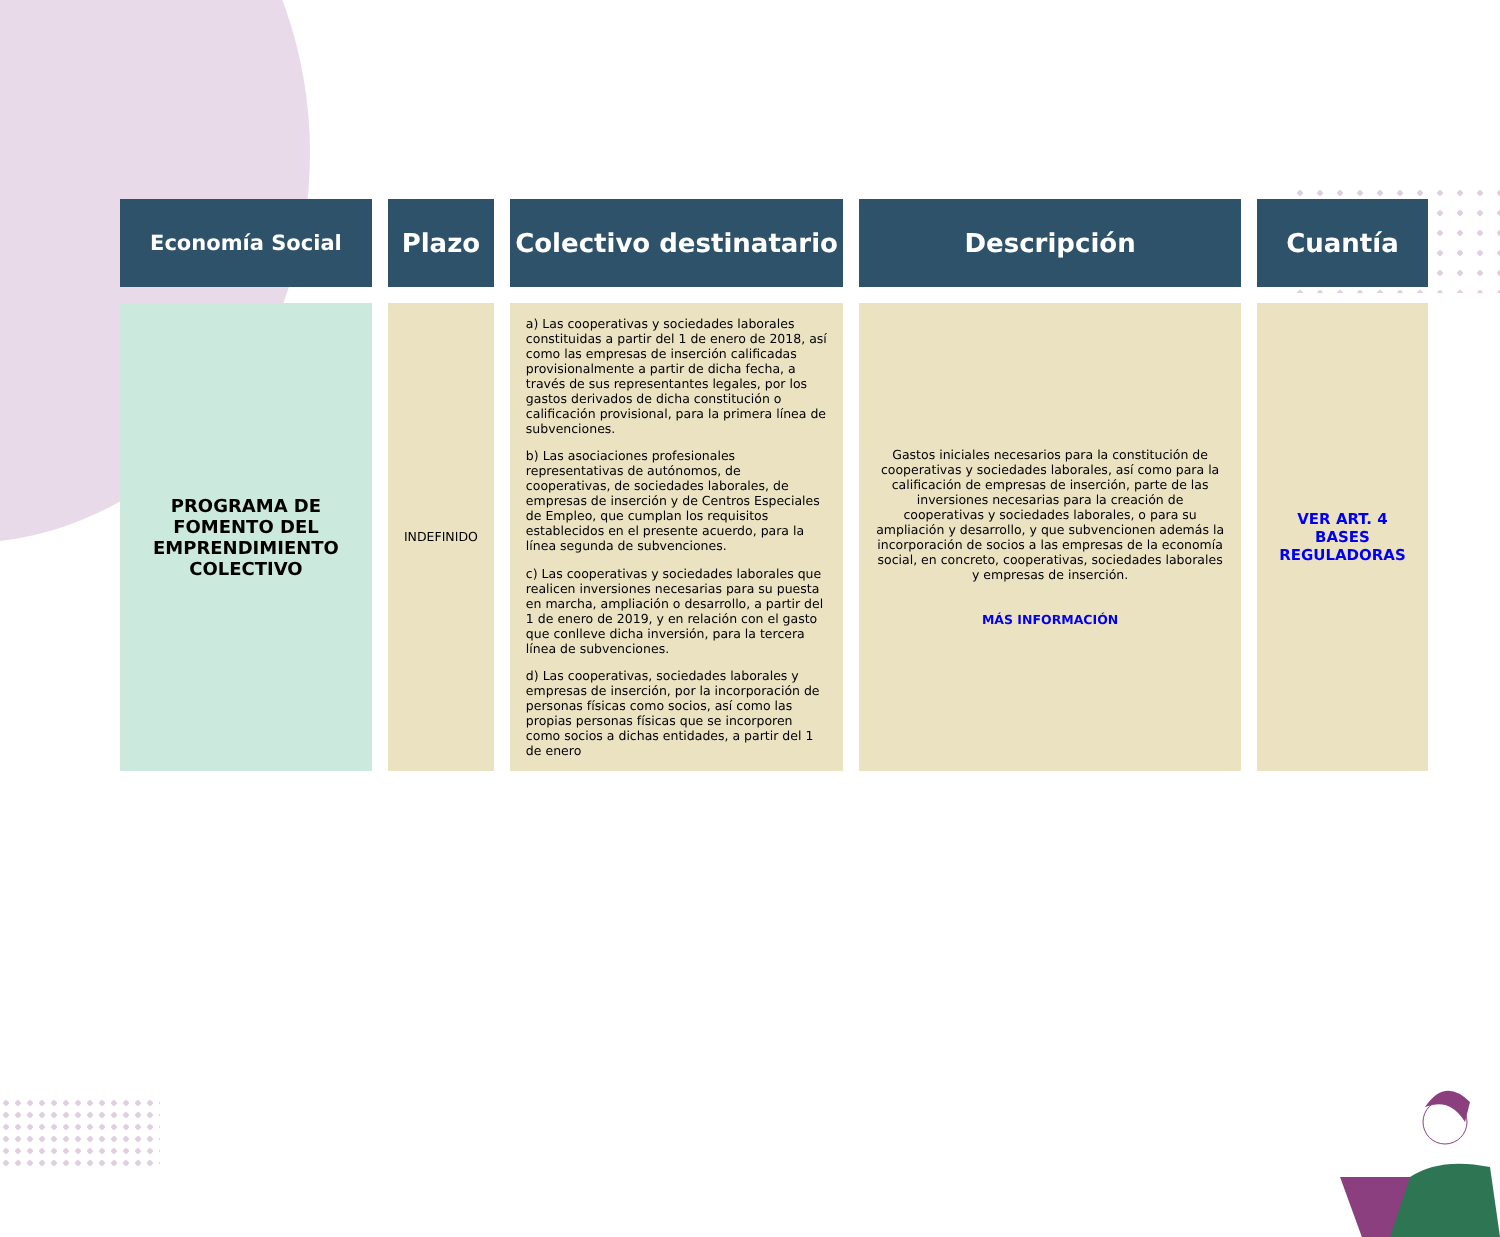| Economía Social | Plazo | Colectivo destinatario | Descripción | Cuantía |
| --- | --- | --- | --- | --- |
| PROGRAMA DE FOMENTO DEL EMPRENDIMIENTO COLECTIVO | INDEFINIDO | a) Las cooperativas y sociedades laborales constituidas a partir del 1 de enero de 2018, así como las empresas de inserción calificadas provisionalmente a partir de dicha fecha, a través de sus representantes legales, por los gastos derivados de dicha constitución o calificación provisional, para la primera línea de subvenciones. b) Las asociaciones profesionales representativas de autónomos, de cooperativas, de sociedades laborales, de empresas de inserción y de Centros Especiales de Empleo, que cumplan los requisitos establecidos en el presente acuerdo, para la línea segunda de subvenciones. c) Las cooperativas y sociedades laborales que realicen inversiones necesarias para su puesta en marcha, ampliación o desarrollo, a partir del 1 de enero de 2019, y en relación con el gasto que conlleve dicha inversión, para la tercera línea de subvenciones. d) Las cooperativas, sociedades laborales y empresas de inserción, por la incorporación de personas físicas como socios, así como las propias personas físicas que se incorporen como socios a dichas entidades, a partir del 1 de enero | Gastos iniciales necesarios para la constitución de cooperativas y sociedades laborales, así como para la calificación de empresas de inserción, parte de las inversiones necesarias para la creación de cooperativas y sociedades laborales, o para su ampliación y desarrollo, y que subvencionen además la incorporación de socios a las empresas de la economía social, en concreto, cooperativas, sociedades laborales y empresas de inserción. MÁS INFORMACIÓN | VER ART. 4 BASES REGULADORAS |